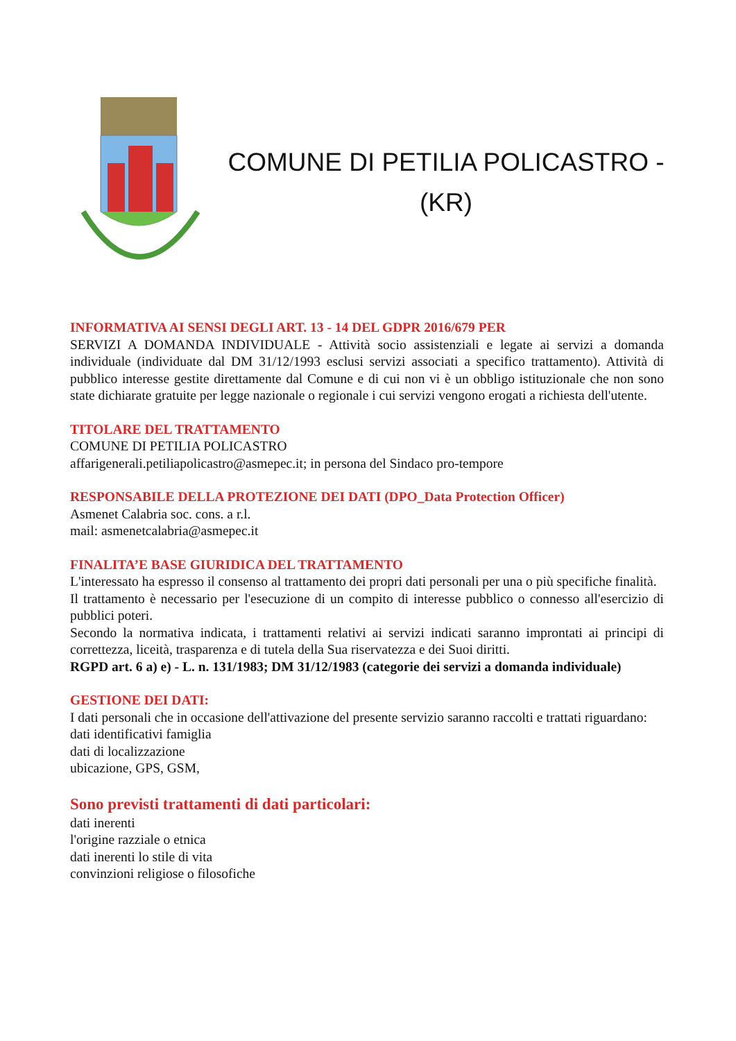COMUNE DI PETILIA POLICASTRO -
(KR)
INFORMATIVA AI SENSI DEGLI ART. 13 - 14 DEL GDPR 2016/679 PER
SERVIZI A DOMANDA INDIVIDUALE - Attività socio assistenziali e legate ai servizi a domanda individuale (individuate dal DM 31/12/1993 esclusi servizi associati a specifico trattamento). Attività di pubblico interesse gestite direttamente dal Comune e di cui non vi è un obbligo istituzionale che non sono state dichiarate gratuite per legge nazionale o regionale i cui servizi vengono erogati a richiesta dell'utente.
TITOLARE DEL TRATTAMENTO
COMUNE DI PETILIA POLICASTRO
affarigenerali.petiliapolicastro@asmepec.it; in persona del Sindaco pro-tempore
RESPONSABILE DELLA PROTEZIONE DEI DATI (DPO_Data Protection Officer)
Asmenet Calabria soc. cons. a r.l.
mail: asmenetcalabria@asmepec.it
FINALITA’E BASE GIURIDICA DEL TRATTAMENTO
L'interessato ha espresso il consenso al trattamento dei propri dati personali per una o più specifiche finalità.
Il trattamento è necessario per l'esecuzione di un compito di interesse pubblico o connesso all'esercizio di pubblici poteri.
Secondo la normativa indicata, i trattamenti relativi ai servizi indicati saranno improntati ai principi di correttezza, liceità, trasparenza e di tutela della Sua riservatezza e dei Suoi diritti.
RGPD art. 6 a) e) - L. n. 131/1983; DM 31/12/1983 (categorie dei servizi a domanda individuale)
GESTIONE DEI DATI:
I dati personali che in occasione dell'attivazione del presente servizio saranno raccolti e trattati riguardano:
dati identificativi famiglia
dati di localizzazione
ubicazione, GPS, GSM,
Sono previsti trattamenti di dati particolari:
dati inerenti
l'origine razziale o etnica
dati inerenti lo stile di vita
convinzioni religiose o filosofiche